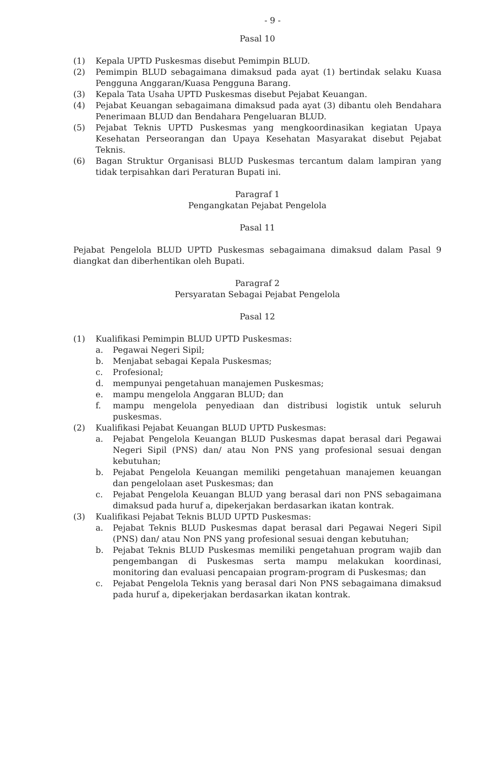- 9 -
Pasal 10
(1) Kepala UPTD Puskesmas disebut Pemimpin BLUD.
(2) Pemimpin BLUD sebagaimana dimaksud pada ayat (1) bertindak selaku Kuasa Pengguna Anggaran/Kuasa Pengguna Barang.
(3) Kepala Tata Usaha UPTD Puskesmas disebut Pejabat Keuangan.
(4) Pejabat Keuangan sebagaimana dimaksud pada ayat (3) dibantu oleh Bendahara Penerimaan BLUD dan Bendahara Pengeluaran BLUD.
(5) Pejabat Teknis UPTD Puskesmas yang mengkoordinasikan kegiatan Upaya Kesehatan Perseorangan dan Upaya Kesehatan Masyarakat disebut Pejabat Teknis.
(6) Bagan Struktur Organisasi BLUD Puskesmas tercantum dalam lampiran yang tidak terpisahkan dari Peraturan Bupati ini.
Paragraf 1
Pengangkatan Pejabat Pengelola
Pasal 11
Pejabat Pengelola BLUD UPTD Puskesmas sebagaimana dimaksud dalam Pasal 9 diangkat dan diberhentikan oleh Bupati.
Paragraf 2
Persyaratan Sebagai Pejabat Pengelola
Pasal 12
(1) Kualifikasi Pemimpin BLUD UPTD Puskesmas:
a. Pegawai Negeri Sipil;
b. Menjabat sebagai Kepala Puskesmas;
c. Profesional;
d. mempunyai pengetahuan manajemen Puskesmas;
e. mampu mengelola Anggaran BLUD; dan
f. mampu mengelola penyediaan dan distribusi logistik untuk seluruh puskesmas.
(2) Kualifikasi Pejabat Keuangan BLUD UPTD Puskesmas:
a. Pejabat Pengelola Keuangan BLUD Puskesmas dapat berasal dari Pegawai Negeri Sipil (PNS) dan/ atau Non PNS yang profesional sesuai dengan kebutuhan;
b. Pejabat Pengelola Keuangan memiliki pengetahuan manajemen keuangan dan pengelolaan aset Puskesmas; dan
c. Pejabat Pengelola Keuangan BLUD yang berasal dari non PNS sebagaimana dimaksud pada huruf a, dipekerjakan berdasarkan ikatan kontrak.
(3) Kualifikasi Pejabat Teknis BLUD UPTD Puskesmas:
a. Pejabat Teknis BLUD Puskesmas dapat berasal dari Pegawai Negeri Sipil (PNS) dan/ atau Non PNS yang profesional sesuai dengan kebutuhan;
b. Pejabat Teknis BLUD Puskesmas memiliki pengetahuan program wajib dan pengembangan di Puskesmas serta mampu melakukan koordinasi, monitoring dan evaluasi pencapaian program-program di Puskesmas; dan
c. Pejabat Pengelola Teknis yang berasal dari Non PNS sebagaimana dimaksud pada huruf a, dipekerjakan berdasarkan ikatan kontrak.